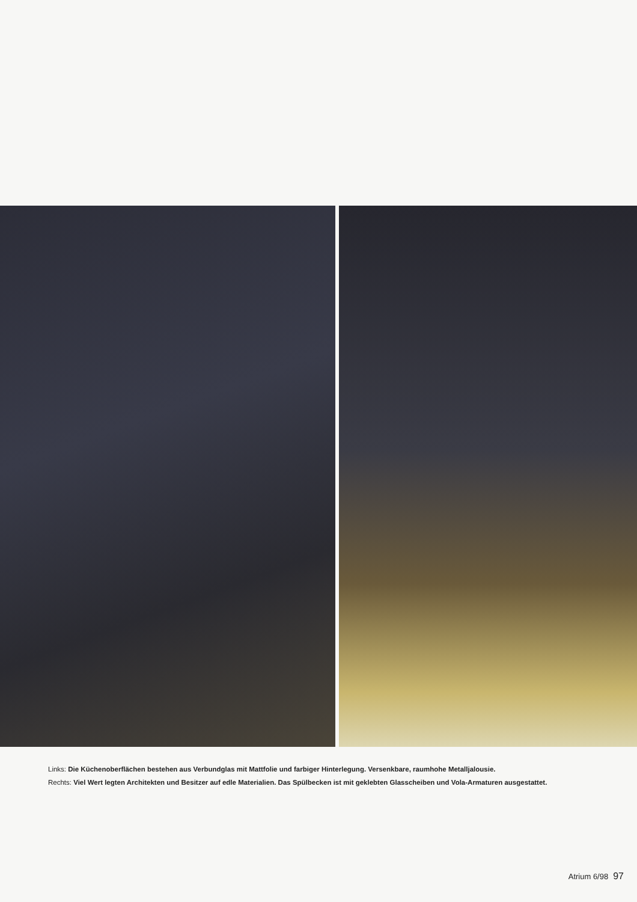Links: Die Küchenoberflächen bestehen aus Verbundglas mit Mattfolie und farbiger Hinterlegung. Versenkbare, raumhohe Metalljalousie.
Rechts: Viel Wert legten Architekten und Besitzer auf edle Materialien. Das Spülbecken ist mit geklebten Glasscheiben und Vola-Armaturen ausgestattet.
Atrium 6/98 97